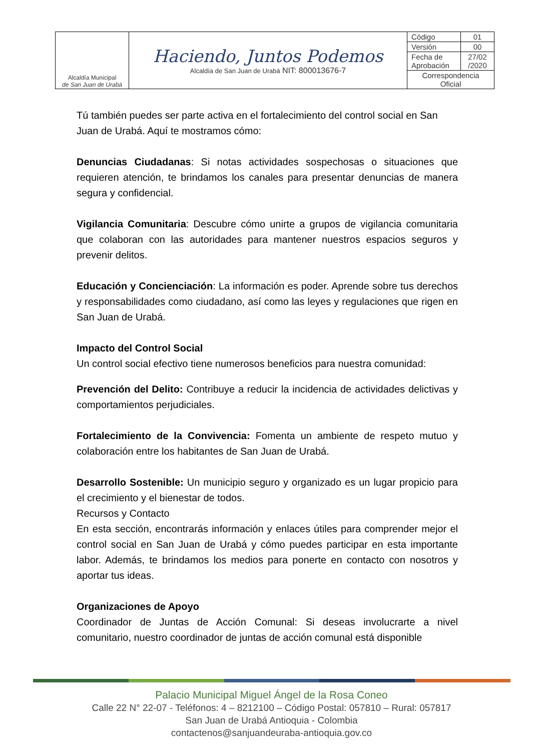| Alcaldía Municipal de San Juan de Urabá | Haciendo, Juntos Podemos Alcaldía de San Juan de Urabá NIT: 800013676-7 | Código | 01 |
| | | Versión | 00 |
| | | Fecha de Aprobación | 27/02 /2020 |
| | | Correspondencia Oficial | |
Tú también puedes ser parte activa en el fortalecimiento del control social en San Juan de Urabá. Aquí te mostramos cómo:
Denuncias Ciudadanas: Si notas actividades sospechosas o situaciones que requieren atención, te brindamos los canales para presentar denuncias de manera segura y confidencial.
Vigilancia Comunitaria: Descubre cómo unirte a grupos de vigilancia comunitaria que colaboran con las autoridades para mantener nuestros espacios seguros y prevenir delitos.
Educación y Concienciación: La información es poder. Aprende sobre tus derechos y responsabilidades como ciudadano, así como las leyes y regulaciones que rigen en San Juan de Urabá.
Impacto del Control Social
Un control social efectivo tiene numerosos beneficios para nuestra comunidad:
Prevención del Delito: Contribuye a reducir la incidencia de actividades delictivas y comportamientos perjudiciales.
Fortalecimiento de la Convivencia: Fomenta un ambiente de respeto mutuo y colaboración entre los habitantes de San Juan de Urabá.
Desarrollo Sostenible: Un municipio seguro y organizado es un lugar propicio para el crecimiento y el bienestar de todos.
Recursos y Contacto
En esta sección, encontrarás información y enlaces útiles para comprender mejor el control social en San Juan de Urabá y cómo puedes participar en esta importante labor. Además, te brindamos los medios para ponerte en contacto con nosotros y aportar tus ideas.
Organizaciones de Apoyo
Coordinador de Juntas de Acción Comunal: Si deseas involucrarte a nivel comunitario, nuestro coordinador de juntas de acción comunal está disponible
Palacio Municipal Miguel Ángel de la Rosa Coneo
Calle 22 N° 22-07 - Teléfonos: 4 – 8212100 – Código Postal: 057810 – Rural: 057817
San Juan de Urabá Antioquia - Colombia
contactenos@sanjuandeuraba-antioquia.gov.co